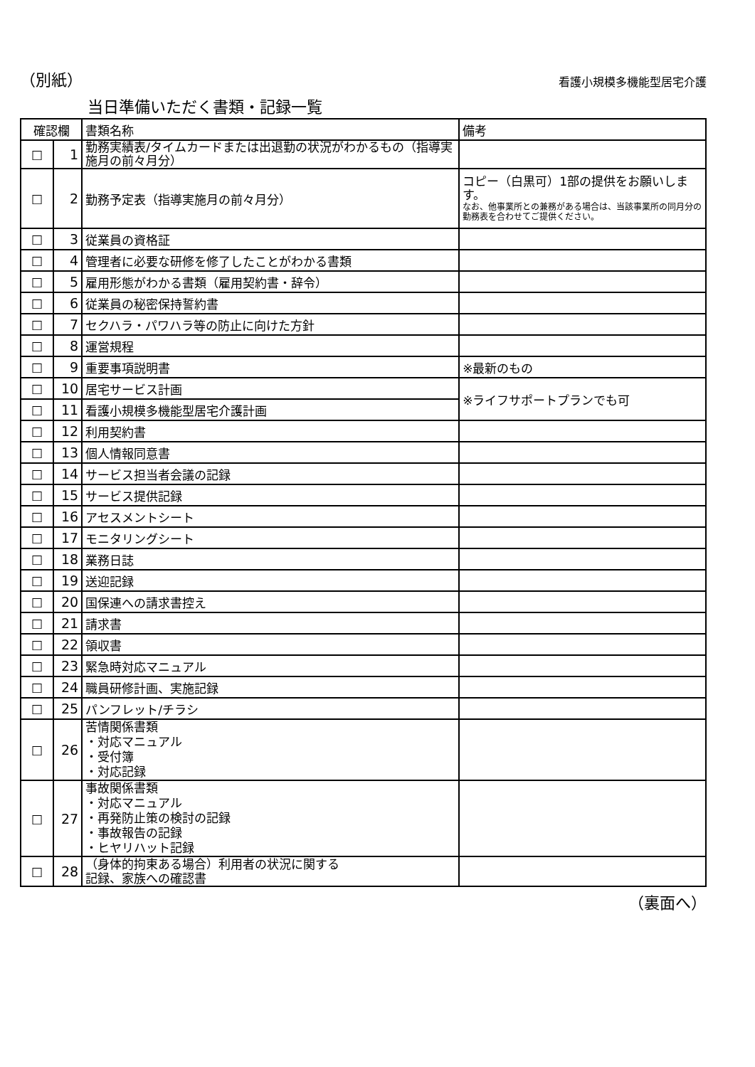（別紙） 看護小規模多機能型居宅介護
当日準備いただく書類・記録一覧
| 確認欄 | | 書類名称 | 備考 |
| --- | --- | --- | --- |
| □ | 1 | 勤務実績表/タイムカードまたは出退勤の状況がわかるもの（指導実施月の前々月分） | |
| □ | 2 | 勤務予定表（指導実施月の前々月分） | コピー（白黒可）1部の提供をお願いします。 なお、他事業所との兼務がある場合は、当該事業所の同月分の勤務表を合わせてご提供ください。 |
| □ | 3 | 従業員の資格証 | |
| □ | 4 | 管理者に必要な研修を修了したことがわかる書類 | |
| □ | 5 | 雇用形態がわかる書類（雇用契約書・辞令） | |
| □ | 6 | 従業員の秘密保持誓約書 | |
| □ | 7 | セクハラ・パワハラ等の防止に向けた方針 | |
| □ | 8 | 運営規程 | |
| □ | 9 | 重要事項説明書 | ※最新のもの |
| □ | 10 | 居宅サービス計画 | ※ライフサポートプランでも可 |
| □ | 11 | 看護小規模多機能型居宅介護計画 | |
| □ | 12 | 利用契約書 | |
| □ | 13 | 個人情報同意書 | |
| □ | 14 | サービス担当者会議の記録 | |
| □ | 15 | サービス提供記録 | |
| □ | 16 | アセスメントシート | |
| □ | 17 | モニタリングシート | |
| □ | 18 | 業務日誌 | |
| □ | 19 | 送迎記録 | |
| □ | 20 | 国保連への請求書控え | |
| □ | 21 | 請求書 | |
| □ | 22 | 領収書 | |
| □ | 23 | 緊急時対応マニュアル | |
| □ | 24 | 職員研修計画、実施記録 | |
| □ | 25 | パンフレット/チラシ | |
| □ | 26 | 苦情関係書類 ・対応マニュアル ・受付簿 ・対応記録 | |
| □ | 27 | 事故関係書類 ・対応マニュアル ・再発防止策の検討の記録 ・事故報告の記録 ・ヒヤリハット記録 | |
| □ | 28 | （身体的拘束ある場合）利用者の状況に関する 記録、家族への確認書 | |
（裏面へ）